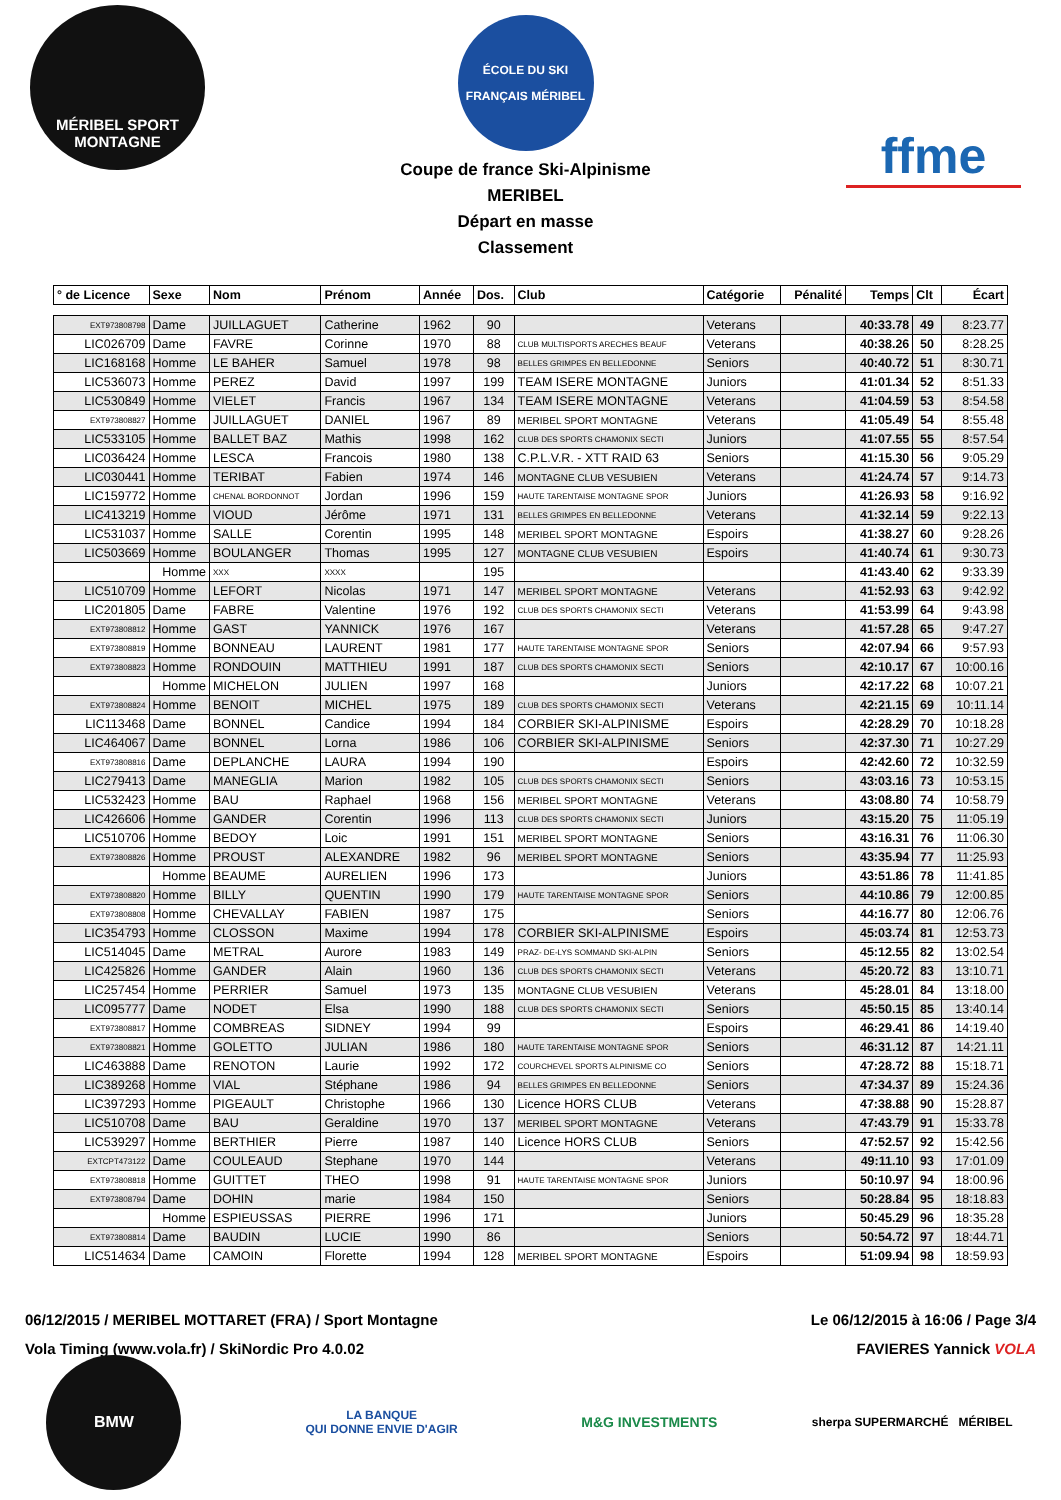MÉRIBEL SPORT MONTAGNE
ÉCOLE DU SKI FRANÇAIS MÉRIBEL
Coupe de france Ski-Alpinisme
MERIBEL
Départ en masse
Classement
ffme
| ° de Licence | Sexe | Nom | Prénom | Année | Dos. | Club | Catégorie | Pénalité | Temps | Clt | Écart |
| --- | --- | --- | --- | --- | --- | --- | --- | --- | --- | --- | --- |
| EXT973808798 | Dame | JUILLAGUET | Catherine | 1962 | 90 | | Veterans | | 40:33.78 | 49 | 8:23.77 |
| LIC026709 | Dame | FAVRE | Corinne | 1970 | 88 | CLUB MULTISPORTS ARECHES BEAUF | Veterans | | 40:38.26 | 50 | 8:28.25 |
| LIC168168 | Homme | LE BAHER | Samuel | 1978 | 98 | BELLES GRIMPES EN BELLEDONNE | Seniors | | 40:40.72 | 51 | 8:30.71 |
| LIC536073 | Homme | PEREZ | David | 1997 | 199 | TEAM ISERE MONTAGNE | Juniors | | 41:01.34 | 52 | 8:51.33 |
| LIC530849 | Homme | VIELET | Francis | 1967 | 134 | TEAM ISERE MONTAGNE | Veterans | | 41:04.59 | 53 | 8:54.58 |
| EXT973808827 | Homme | JUILLAGUET | DANIEL | 1967 | 89 | MERIBEL SPORT MONTAGNE | Veterans | | 41:05.49 | 54 | 8:55.48 |
| LIC533105 | Homme | BALLET BAZ | Mathis | 1998 | 162 | CLUB DES SPORTS CHAMONIX SECTI | Juniors | | 41:07.55 | 55 | 8:57.54 |
| LIC036424 | Homme | LESCA | Francois | 1980 | 138 | C.P.L.V.R. - XTT RAID 63 | Seniors | | 41:15.30 | 56 | 9:05.29 |
| LIC030441 | Homme | TERIBAT | Fabien | 1974 | 146 | MONTAGNE CLUB VESUBIEN | Veterans | | 41:24.74 | 57 | 9:14.73 |
| LIC159772 | Homme | CHENAL BORDONNOT | Jordan | 1996 | 159 | HAUTE TARENTAISE MONTAGNE SPOR | Juniors | | 41:26.93 | 58 | 9:16.92 |
| LIC413219 | Homme | VIOUD | Jérôme | 1971 | 131 | BELLES GRIMPES EN BELLEDONNE | Veterans | | 41:32.14 | 59 | 9:22.13 |
| LIC531037 | Homme | SALLE | Corentin | 1995 | 148 | MERIBEL SPORT MONTAGNE | Espoirs | | 41:38.27 | 60 | 9:28.26 |
| LIC503669 | Homme | BOULANGER | Thomas | 1995 | 127 | MONTAGNE CLUB VESUBIEN | Espoirs | | 41:40.74 | 61 | 9:30.73 |
| | Homme | XXX | XXXX | | 195 | | | | 41:43.40 | 62 | 9:33.39 |
| LIC510709 | Homme | LEFORT | Nicolas | 1971 | 147 | MERIBEL SPORT MONTAGNE | Veterans | | 41:52.93 | 63 | 9:42.92 |
| LIC201805 | Dame | FABRE | Valentine | 1976 | 192 | CLUB DES SPORTS CHAMONIX SECTI | Veterans | | 41:53.99 | 64 | 9:43.98 |
| EXT973808812 | Homme | GAST | YANNICK | 1976 | 167 | | Veterans | | 41:57.28 | 65 | 9:47.27 |
| EXT973808819 | Homme | BONNEAU | LAURENT | 1981 | 177 | HAUTE TARENTAISE MONTAGNE SPOR | Seniors | | 42:07.94 | 66 | 9:57.93 |
| EXT973808823 | Homme | RONDOUIN | MATTHIEU | 1991 | 187 | CLUB DES SPORTS CHAMONIX SECTI | Seniors | | 42:10.17 | 67 | 10:00.16 |
| | Homme | MICHELON | JULIEN | 1997 | 168 | | Juniors | | 42:17.22 | 68 | 10:07.21 |
| EXT973808824 | Homme | BENOIT | MICHEL | 1975 | 189 | CLUB DES SPORTS CHAMONIX SECTI | Veterans | | 42:21.15 | 69 | 10:11.14 |
| LIC113468 | Dame | BONNEL | Candice | 1994 | 184 | CORBIER SKI-ALPINISME | Espoirs | | 42:28.29 | 70 | 10:18.28 |
| LIC464067 | Dame | BONNEL | Lorna | 1986 | 106 | CORBIER SKI-ALPINISME | Seniors | | 42:37.30 | 71 | 10:27.29 |
| EXT973808816 | Dame | DEPLANCHE | LAURA | 1994 | 190 | | Espoirs | | 42:42.60 | 72 | 10:32.59 |
| LIC279413 | Dame | MANEGLIA | Marion | 1982 | 105 | CLUB DES SPORTS CHAMONIX SECTI | Seniors | | 43:03.16 | 73 | 10:53.15 |
| LIC532423 | Homme | BAU | Raphael | 1968 | 156 | MERIBEL SPORT MONTAGNE | Veterans | | 43:08.80 | 74 | 10:58.79 |
| LIC426606 | Homme | GANDER | Corentin | 1996 | 113 | CLUB DES SPORTS CHAMONIX SECTI | Juniors | | 43:15.20 | 75 | 11:05.19 |
| LIC510706 | Homme | BEDOY | Loic | 1991 | 151 | MERIBEL SPORT MONTAGNE | Seniors | | 43:16.31 | 76 | 11:06.30 |
| EXT973808826 | Homme | PROUST | ALEXANDRE | 1982 | 96 | MERIBEL SPORT MONTAGNE | Seniors | | 43:35.94 | 77 | 11:25.93 |
| | Homme | BEAUME | AURELIEN | 1996 | 173 | | Juniors | | 43:51.86 | 78 | 11:41.85 |
| EXT973808820 | Homme | BILLY | QUENTIN | 1990 | 179 | HAUTE TARENTAISE MONTAGNE SPOR | Seniors | | 44:10.86 | 79 | 12:00.85 |
| EXT973808808 | Homme | CHEVALLAY | FABIEN | 1987 | 175 | | Seniors | | 44:16.77 | 80 | 12:06.76 |
| LIC354793 | Homme | CLOSSON | Maxime | 1994 | 178 | CORBIER SKI-ALPINISME | Espoirs | | 45:03.74 | 81 | 12:53.73 |
| LIC514045 | Dame | METRAL | Aurore | 1983 | 149 | PRAZ- DE-LYS SOMMAND SKI-ALPIN | Seniors | | 45:12.55 | 82 | 13:02.54 |
| LIC425826 | Homme | GANDER | Alain | 1960 | 136 | CLUB DES SPORTS CHAMONIX SECTI | Veterans | | 45:20.72 | 83 | 13:10.71 |
| LIC257454 | Homme | PERRIER | Samuel | 1973 | 135 | MONTAGNE CLUB VESUBIEN | Veterans | | 45:28.01 | 84 | 13:18.00 |
| LIC095777 | Dame | NODET | Elsa | 1990 | 188 | CLUB DES SPORTS CHAMONIX SECTI | Seniors | | 45:50.15 | 85 | 13:40.14 |
| EXT973808817 | Homme | COMBREAS | SIDNEY | 1994 | 99 | | Espoirs | | 46:29.41 | 86 | 14:19.40 |
| EXT973808821 | Homme | GOLETTO | JULIAN | 1986 | 180 | HAUTE TARENTAISE MONTAGNE SPOR | Seniors | | 46:31.12 | 87 | 14:21.11 |
| LIC463888 | Dame | RENOTON | Laurie | 1992 | 172 | COURCHEVEL SPORTS ALPINISME CO | Seniors | | 47:28.72 | 88 | 15:18.71 |
| LIC389268 | Homme | VIAL | Stéphane | 1986 | 94 | BELLES GRIMPES EN BELLEDONNE | Seniors | | 47:34.37 | 89 | 15:24.36 |
| LIC397293 | Homme | PIGEAULT | Christophe | 1966 | 130 | Licence HORS CLUB | Veterans | | 47:38.88 | 90 | 15:28.87 |
| LIC510708 | Dame | BAU | Geraldine | 1970 | 137 | MERIBEL SPORT MONTAGNE | Veterans | | 47:43.79 | 91 | 15:33.78 |
| LIC539297 | Homme | BERTHIER | Pierre | 1987 | 140 | Licence HORS CLUB | Seniors | | 47:52.57 | 92 | 15:42.56 |
| EXTCPT473122 | Dame | COULEAUD | Stephane | 1970 | 144 | | Veterans | | 49:11.10 | 93 | 17:01.09 |
| EXT973808818 | Homme | GUITTET | THEO | 1998 | 91 | HAUTE TARENTAISE MONTAGNE SPOR | Juniors | | 50:10.97 | 94 | 18:00.96 |
| EXT973808794 | Dame | DOHIN | marie | 1984 | 150 | | Seniors | | 50:28.84 | 95 | 18:18.83 |
| | Homme | ESPIEUSSAS | PIERRE | 1996 | 171 | | Juniors | | 50:45.29 | 96 | 18:35.28 |
| EXT973808814 | Dame | BAUDIN | LUCIE | 1990 | 86 | | Seniors | | 50:54.72 | 97 | 18:44.71 |
| LIC514634 | Dame | CAMOIN | Florette | 1994 | 128 | MERIBEL SPORT MONTAGNE | Espoirs | | 51:09.94 | 98 | 18:59.93 |
06/12/2015 / MERIBEL MOTTARET (FRA) / Sport Montagne Le 06/12/2015 à 16:06 / Page 3/4
Vola Timing (www.vola.fr) / SkiNordic Pro 4.0.02 FAVIERES Yannick VOLA
BMW
LA BANQUE
QUI DONNE ENVIE D'AGIR
M&G INVESTMENTS
sherpa SUPERMARCHÉ MÉRIBEL